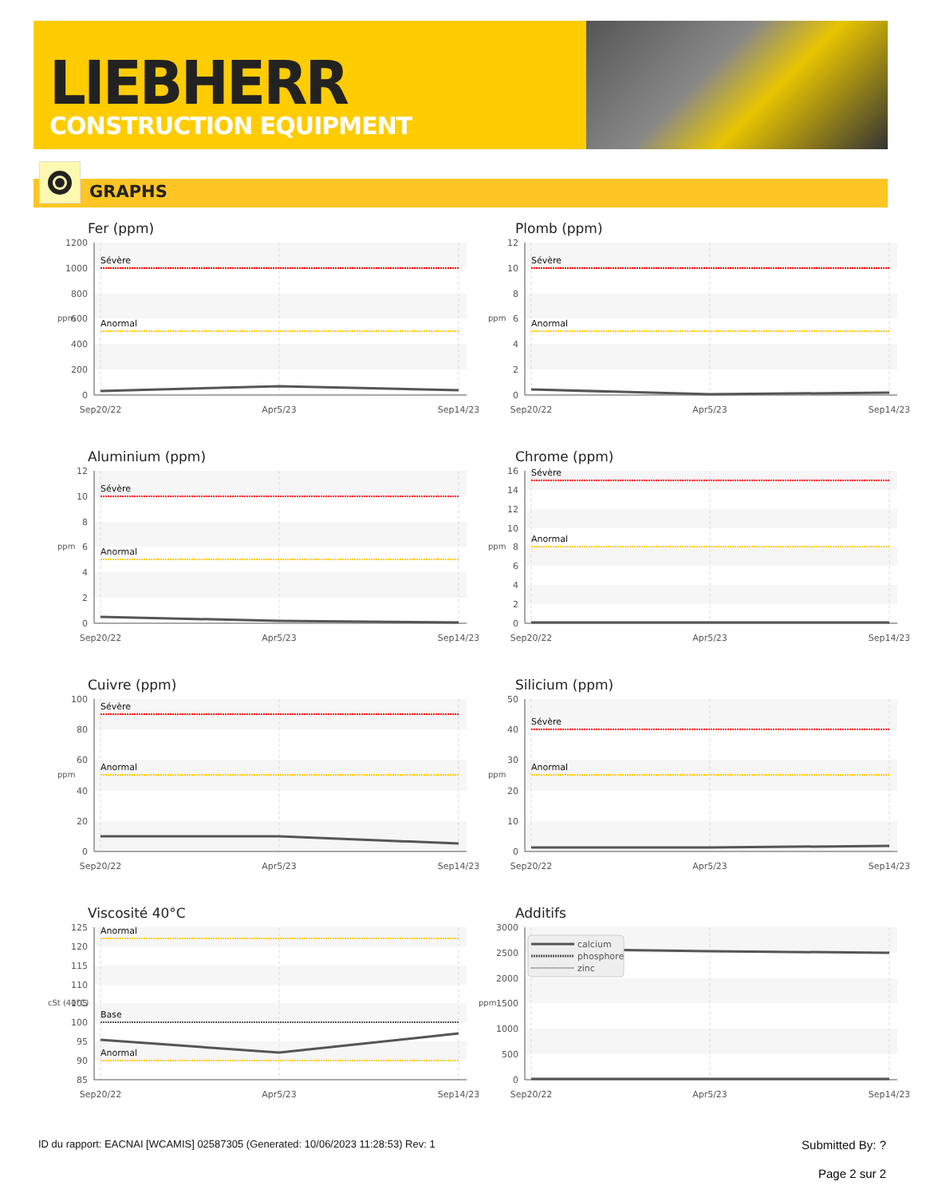LIEBHERR
CONSTRUCTION EQUIPMENT
GRAPHS
Fer (ppm)
1200
1000
800
600
400
200
0
ppm
Sévère
Anormal
Sep20/22
Apr5/23
Sep14/23
Plomb (ppm)
12
10
8
6
4
2
0
ppm
Sévère
Anormal
Sep20/22
Apr5/23
Sep14/23
Aluminium (ppm)
12
10
8
6
4
2
0
ppm
Sévère
Anormal
Sep20/22
Apr5/23
Sep14/23
Chrome (ppm)
16
14
12
10
8
6
4
2
0
ppm
Sévère
Anormal
Sep20/22
Apr5/23
Sep14/23
Cuivre (ppm)
100
80
60
40
20
0
ppm
Sévère
Anormal
Sep20/22
Apr5/23
Sep14/23
Silicium (ppm)
50
40
30
20
10
0
ppm
Sévère
Anormal
Sep20/22
Apr5/23
Sep14/23
Viscosité 40°C
125
120
115
110
105
100
95
90
85
cSt (40°C)
Anormal
Base
Anormal
Sep20/22
Apr5/23
Sep14/23
Additifs
3000
2500
2000
1500
1000
500
0
ppm
calcium
phosphore
zinc
Sep20/22
Apr5/23
Sep14/23
ID du rapport: EACNAI [WCAMIS] 02587305 (Generated: 10/06/2023 11:28:53) Rev: 1 Submitted By: ?
Page 2 sur 2